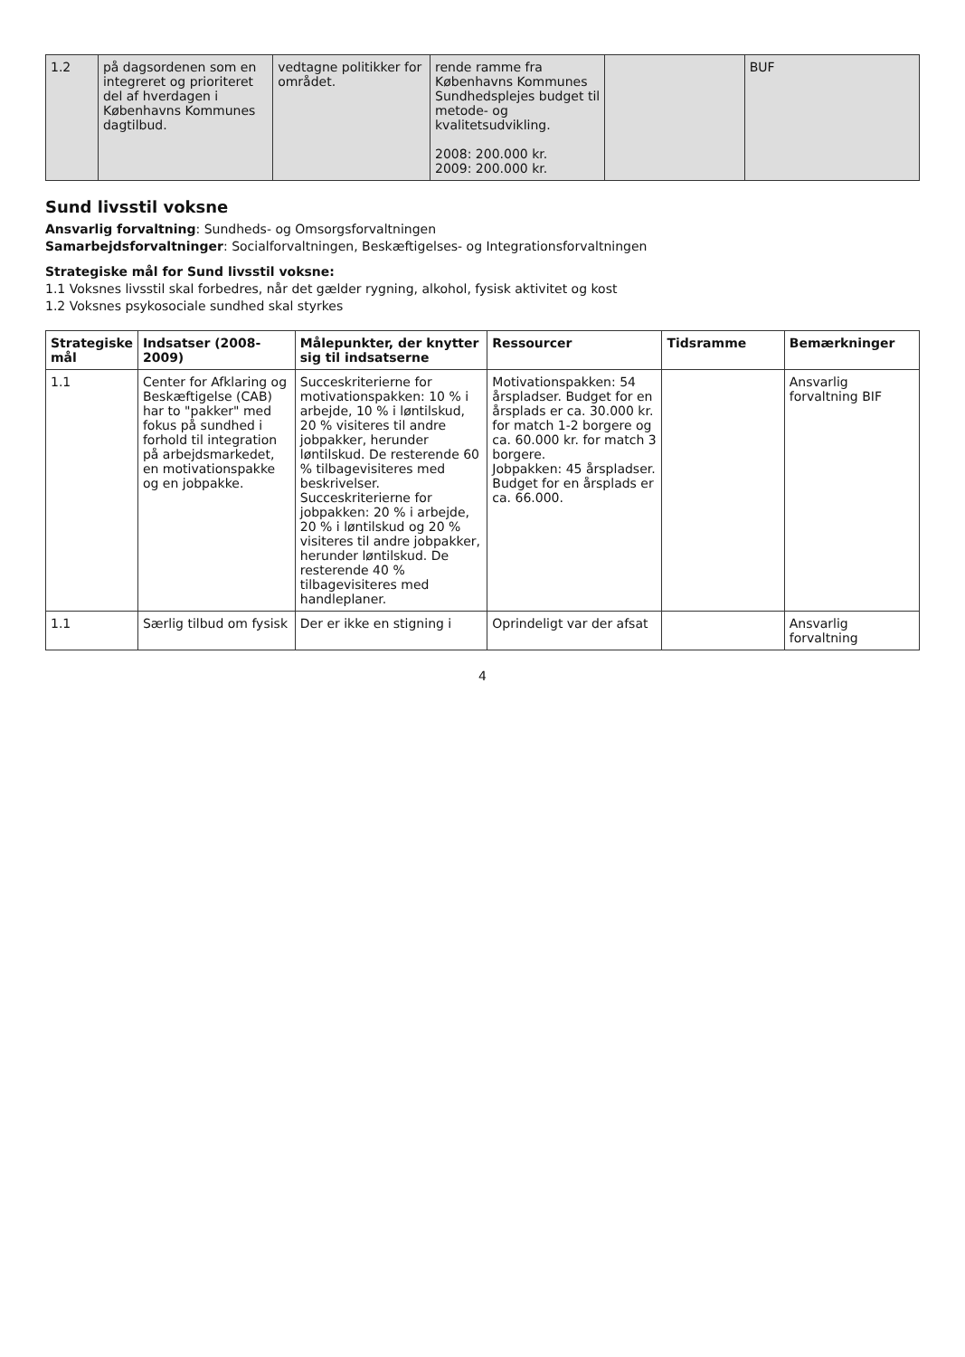| 1.2 | på dagsordenen som en integreret og prioriteret del af hverdagen i Københavns Kommunes dagtilbud. | vedtagne politikker for området. | rende ramme fra Københavns Kommunes Sundhedsplejes budget til metode- og kvalitetsudvikling. 2008: 200.000 kr. 2009: 200.000 kr. | | BUF |
Sund livsstil voksne
Ansvarlig forvaltning: Sundheds- og Omsorgsforvaltningen
Samarbejdsforvaltninger: Socialforvaltningen, Beskæftigelses- og Integrationsforvaltningen
Strategiske mål for Sund livsstil voksne:
1.1 Voksnes livsstil skal forbedres, når det gælder rygning, alkohol, fysisk aktivitet og kost
1.2 Voksnes psykosociale sundhed skal styrkes
| Strategiske mål | Indsatser (2008-2009) | Målepunkter, der knytter sig til indsatserne | Ressourcer | Tidsramme | Bemærkninger |
| --- | --- | --- | --- | --- | --- |
| 1.1 | Center for Afklaring og Beskæftigelse (CAB) har to "pakker" med fokus på sundhed i forhold til integration på arbejdsmarkedet, en motivationspakke og en jobpakke. | Succeskriterierne for motivationspakken: 10 % i arbejde, 10 % i løntilskud, 20 % visiteres til andre jobpakker, herunder løntilskud. De resterende 60 % tilbagevisiteres med beskrivelser. Succeskriterierne for jobpakken: 20 % i arbejde, 20 % i løntilskud og 20 % visiteres til andre jobpakker, herunder løntilskud. De resterende 40 % tilbagevisiteres med handleplaner. | Motivationspakken: 54 årspladser. Budget for en årsplads er ca. 30.000 kr. for match 1-2 borgere og ca. 60.000 kr. for match 3 borgere. Jobpakken: 45 årspladser. Budget for en årsplads er ca. 66.000. | | Ansvarlig forvaltning BIF |
| 1.1 | Særlig tilbud om fysisk | Der er ikke en stigning i | Oprindeligt var der afsat | | Ansvarlig forvaltning |
4